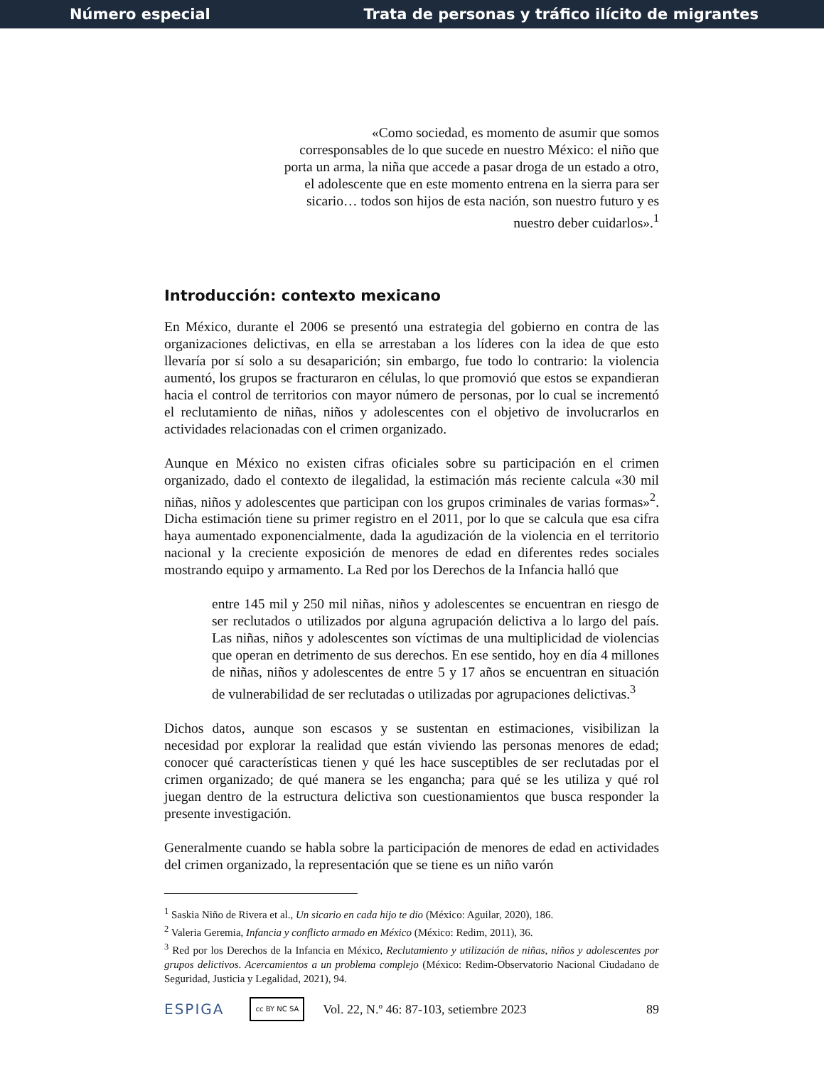Número especial Trata de personas y tráfico ilícito de migrantes
«Como sociedad, es momento de asumir que somos corresponsables de lo que sucede en nuestro México: el niño que porta un arma, la niña que accede a pasar droga de un estado a otro, el adolescente que en este momento entrena en la sierra para ser sicario… todos son hijos de esta nación, son nuestro futuro y es nuestro deber cuidarlos».<sup>1</sup>
Introducción: contexto mexicano
En México, durante el 2006 se presentó una estrategia del gobierno en contra de las organizaciones delictivas, en ella se arrestaban a los líderes con la idea de que esto llevaría por sí solo a su desaparición; sin embargo, fue todo lo contrario: la violencia aumentó, los grupos se fracturaron en células, lo que promovió que estos se expandieran hacia el control de territorios con mayor número de personas, por lo cual se incrementó el reclutamiento de niñas, niños y adolescentes con el objetivo de involucrarlos en actividades relacionadas con el crimen organizado.
Aunque en México no existen cifras oficiales sobre su participación en el crimen organizado, dado el contexto de ilegalidad, la estimación más reciente calcula «30 mil niñas, niños y adolescentes que participan con los grupos criminales de varias formas»<sup>2</sup>. Dicha estimación tiene su primer registro en el 2011, por lo que se calcula que esa cifra haya aumentado exponencialmente, dada la agudización de la violencia en el territorio nacional y la creciente exposición de menores de edad en diferentes redes sociales mostrando equipo y armamento. La Red por los Derechos de la Infancia halló que
entre 145 mil y 250 mil niñas, niños y adolescentes se encuentran en riesgo de ser reclutados o utilizados por alguna agrupación delictiva a lo largo del país. Las niñas, niños y adolescentes son víctimas de una multiplicidad de violencias que operan en detrimento de sus derechos. En ese sentido, hoy en día 4 millones de niñas, niños y adolescentes de entre 5 y 17 años se encuentran en situación de vulnerabilidad de ser reclutadas o utilizadas por agrupaciones delictivas.<sup>3</sup>
Dichos datos, aunque son escasos y se sustentan en estimaciones, visibilizan la necesidad por explorar la realidad que están viviendo las personas menores de edad; conocer qué características tienen y qué les hace susceptibles de ser reclutadas por el crimen organizado; de qué manera se les engancha; para qué se les utiliza y qué rol juegan dentro de la estructura delictiva son cuestionamientos que busca responder la presente investigación.
Generalmente cuando se habla sobre la participación de menores de edad en actividades del crimen organizado, la representación que se tiene es un niño varón
<sup>1</sup> Saskia Niño de Rivera et al., Un sicario en cada hijo te dio (México: Aguilar, 2020), 186.
<sup>2</sup> Valeria Geremia, Infancia y conflicto armado en México (México: Redim, 2011), 36.
<sup>3</sup> Red por los Derechos de la Infancia en México, Reclutamiento y utilización de niñas, niños y adolescentes por grupos delictivos. Acercamientos a un problema complejo (México: Redim-Observatorio Nacional Ciudadano de Seguridad, Justicia y Legalidad, 2021), 94.
ESPIGA cc BY NC SA Vol. 22, N.º 46: 87-103, setiembre 2023 89